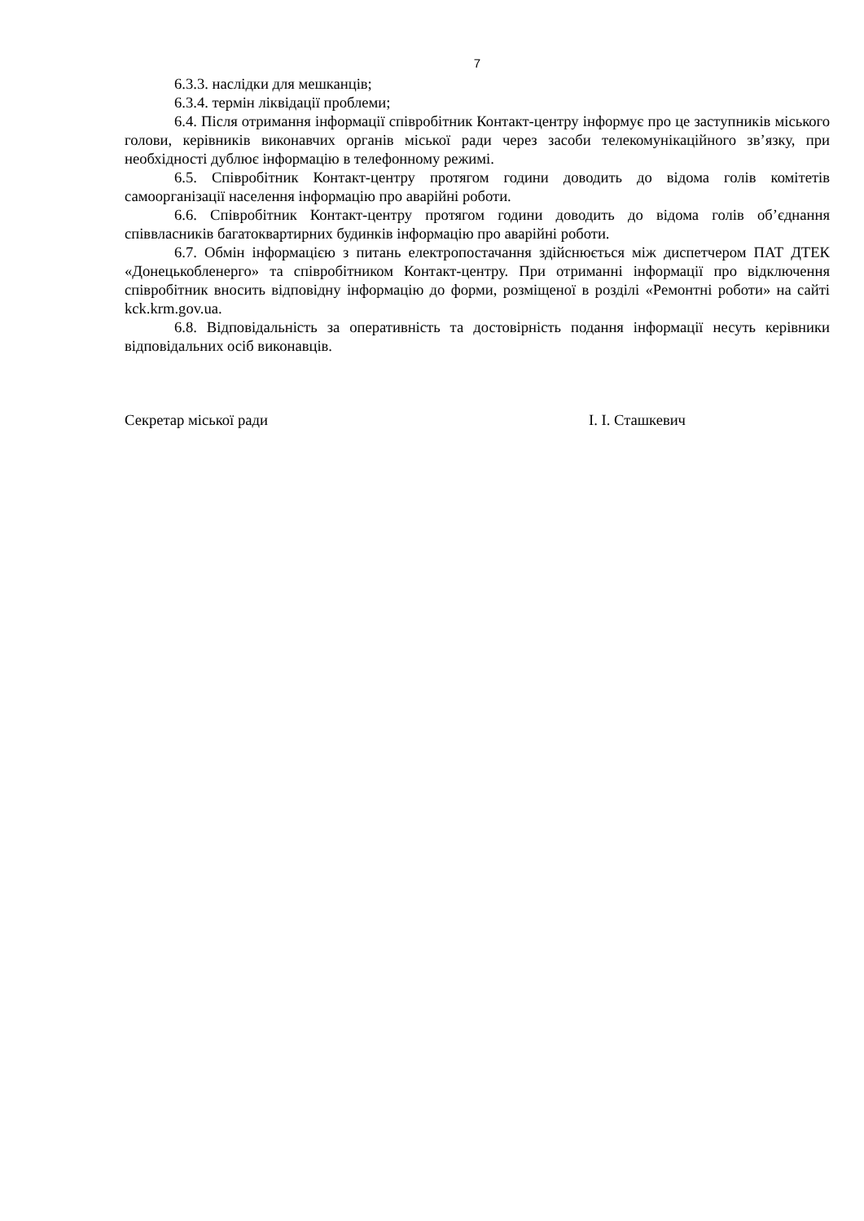7
6.3.3. наслідки для мешканців;
6.3.4. термін ліквідації проблеми;
6.4. Після отримання інформації співробітник Контакт-центру інформує про це заступників міського голови, керівників виконавчих органів міської ради через засоби телекомунікаційного зв’язку, при необхідності дублює інформацію в телефонному режимі.
6.5. Співробітник Контакт-центру протягом години доводить до відома голів комітетів самоорганізації населення інформацію про аварійні роботи.
6.6. Співробітник Контакт-центру протягом години доводить до відома голів об’єднання співвласників багатоквартирних будинків інформацію про аварійні роботи.
6.7. Обмін інформацією з питань електропостачання здійснюється між диспетчером ПАТ ДТЕК «Донецькобленерго» та співробітником Контакт-центру. При отриманні інформації про відключення співробітник вносить відповідну інформацію до форми, розміщеної в розділі «Ремонтні роботи» на сайті kck.krm.gov.ua.
6.8. Відповідальність за оперативність та достовірність подання інформації несуть керівники відповідальних осіб виконавців.
Секретар міської ради І. І. Сташкевич